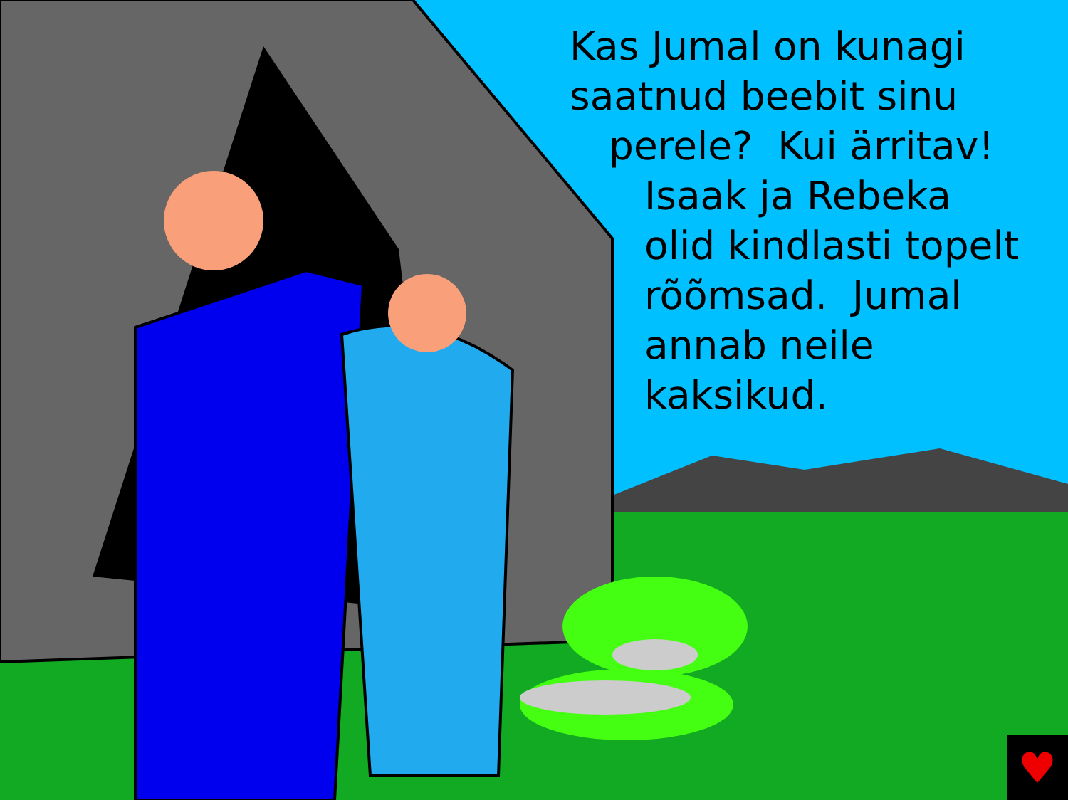♥
Kas Jumal on kunagi
saatnud beebit sinu
perele? Kui ärritav!
Isaak ja Rebeka
olid kindlasti topelt
rõõmsad. Jumal
annab neile
kaksikud.